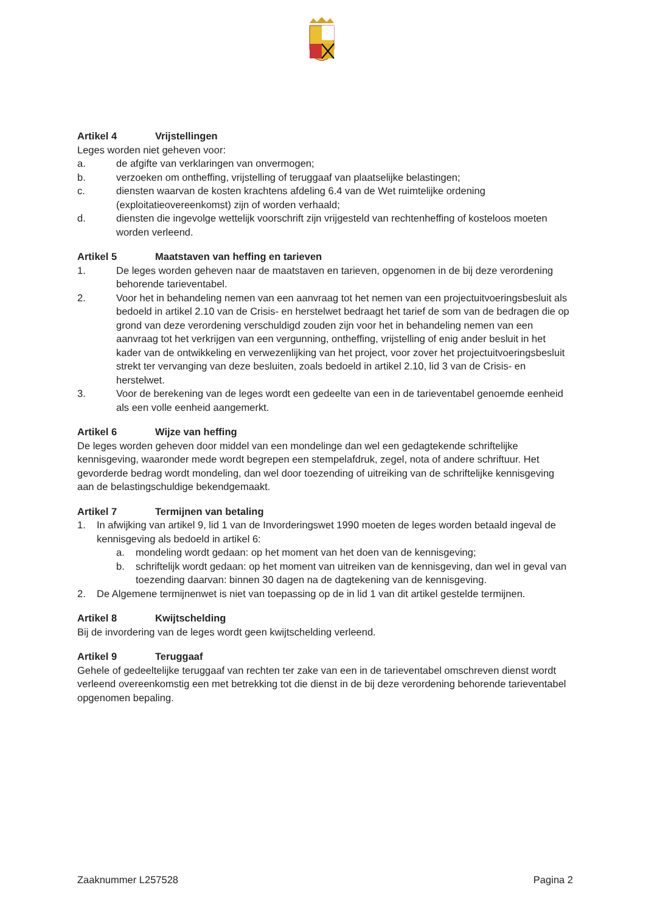Artikel 4 Vrijstellingen
Leges worden niet geheven voor:
a. de afgifte van verklaringen van onvermogen;
b. verzoeken om ontheffing, vrijstelling of teruggaaf van plaatselijke belastingen;
c. diensten waarvan de kosten krachtens afdeling 6.4 van de Wet ruimtelijke ordening (exploitatieovereenkomst) zijn of worden verhaald;
d. diensten die ingevolge wettelijk voorschrift zijn vrijgesteld van rechtenheffing of kosteloos moeten worden verleend.
Artikel 5 Maatstaven van heffing en tarieven
1. De leges worden geheven naar de maatstaven en tarieven, opgenomen in de bij deze verordening behorende tarieventabel.
2. Voor het in behandeling nemen van een aanvraag tot het nemen van een projectuitvoeringsbesluit als bedoeld in artikel 2.10 van de Crisis- en herstelwet bedraagt het tarief de som van de bedragen die op grond van deze verordening verschuldigd zouden zijn voor het in behandeling nemen van een aanvraag tot het verkrijgen van een vergunning, ontheffing, vrijstelling of enig ander besluit in het kader van de ontwikkeling en verwezenlijking van het project, voor zover het projectuitvoeringsbesluit strekt ter vervanging van deze besluiten, zoals bedoeld in artikel 2.10, lid 3 van de Crisis- en herstelwet.
3. Voor de berekening van de leges wordt een gedeelte van een in de tarieventabel genoemde eenheid als een volle eenheid aangemerkt.
Artikel 6 Wijze van heffing
De leges worden geheven door middel van een mondelinge dan wel een gedagtekende schriftelijke kennisgeving, waaronder mede wordt begrepen een stempelafdruk, zegel, nota of andere schriftuur. Het gevorderde bedrag wordt mondeling, dan wel door toezending of uitreiking van de schriftelijke kennisgeving aan de belastingschuldige bekendgemaakt.
Artikel 7 Termijnen van betaling
1. In afwijking van artikel 9, lid 1 van de Invorderingswet 1990 moeten de leges worden betaald ingeval de kennisgeving als bedoeld in artikel 6:
a. mondeling wordt gedaan: op het moment van het doen van de kennisgeving;
b. schriftelijk wordt gedaan: op het moment van uitreiken van de kennisgeving, dan wel in geval van toezending daarvan: binnen 30 dagen na de dagtekening van de kennisgeving.
2. De Algemene termijnenwet is niet van toepassing op de in lid 1 van dit artikel gestelde termijnen.
Artikel 8 Kwijtschelding
Bij de invordering van de leges wordt geen kwijtschelding verleend.
Artikel 9 Teruggaaf
Gehele of gedeeltelijke teruggaaf van rechten ter zake van een in de tarieventabel omschreven dienst wordt verleend overeenkomstig een met betrekking tot die dienst in de bij deze verordening behorende tarieventabel opgenomen bepaling.
Zaaknummer L257528 Pagina 2